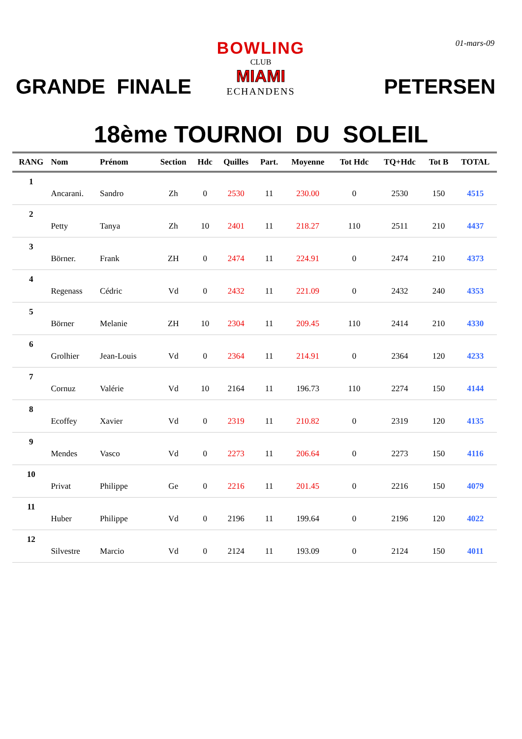01-mars-09
GRANDE FINALE
BOWLING
CLUB
MIAMI
ECHANDENS
PETERSEN
18ème TOURNOI DU SOLEIL
| RANG | Nom | Prénom | Section | Hdc | Quilles | Part. | Moyenne | Tot Hdc | TQ+Hdc | Tot B | TOTAL |
| --- | --- | --- | --- | --- | --- | --- | --- | --- | --- | --- | --- |
| 1 | | | | | | | | | | | |
| | Ancarani. | Sandro | Zh | 0 | 2530 | 11 | 230.00 | 0 | 2530 | 150 | 4515 |
| 2 | | | | | | | | | | | |
| | Petty | Tanya | Zh | 10 | 2401 | 11 | 218.27 | 110 | 2511 | 210 | 4437 |
| 3 | | | | | | | | | | | |
| | Börner. | Frank | ZH | 0 | 2474 | 11 | 224.91 | 0 | 2474 | 210 | 4373 |
| 4 | | | | | | | | | | | |
| | Regenass | Cédric | Vd | 0 | 2432 | 11 | 221.09 | 0 | 2432 | 240 | 4353 |
| 5 | | | | | | | | | | | |
| | Börner | Melanie | ZH | 10 | 2304 | 11 | 209.45 | 110 | 2414 | 210 | 4330 |
| 6 | | | | | | | | | | | |
| | Grolhier | Jean-Louis | Vd | 0 | 2364 | 11 | 214.91 | 0 | 2364 | 120 | 4233 |
| 7 | | | | | | | | | | | |
| | Cornuz | Valérie | Vd | 10 | 2164 | 11 | 196.73 | 110 | 2274 | 150 | 4144 |
| 8 | | | | | | | | | | | |
| | Ecoffey | Xavier | Vd | 0 | 2319 | 11 | 210.82 | 0 | 2319 | 120 | 4135 |
| 9 | | | | | | | | | | | |
| | Mendes | Vasco | Vd | 0 | 2273 | 11 | 206.64 | 0 | 2273 | 150 | 4116 |
| 10 | | | | | | | | | | | |
| | Privat | Philippe | Ge | 0 | 2216 | 11 | 201.45 | 0 | 2216 | 150 | 4079 |
| 11 | | | | | | | | | | | |
| | Huber | Philippe | Vd | 0 | 2196 | 11 | 199.64 | 0 | 2196 | 120 | 4022 |
| 12 | | | | | | | | | | | |
| | Silvestre | Marcio | Vd | 0 | 2124 | 11 | 193.09 | 0 | 2124 | 150 | 4011 |